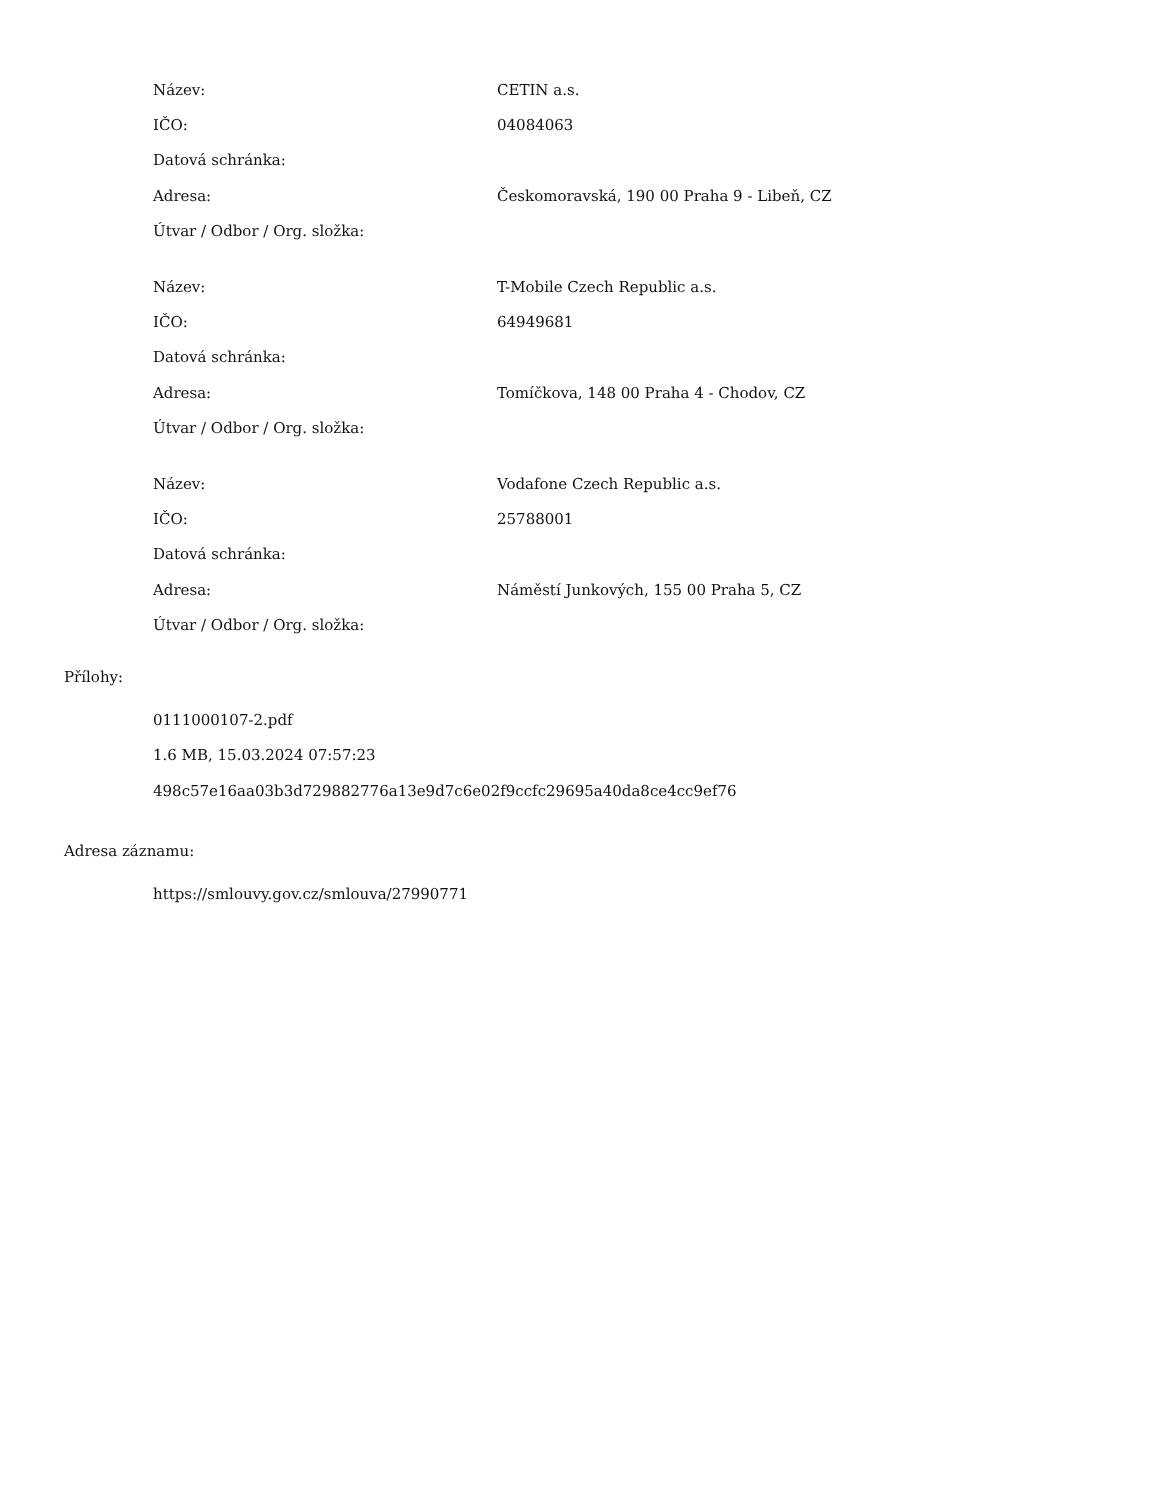| Název: | CETIN a.s. |
| IČO: | 04084063 |
| Datová schránka: | |
| Adresa: | Českomoravská, 190 00 Praha 9 - Libeň, CZ |
| Útvar / Odbor / Org. složka: | |
| Název: | T-Mobile Czech Republic a.s. |
| IČO: | 64949681 |
| Datová schránka: | |
| Adresa: | Tomíčkova, 148 00 Praha 4 - Chodov, CZ |
| Útvar / Odbor / Org. složka: | |
| Název: | Vodafone Czech Republic a.s. |
| IČO: | 25788001 |
| Datová schránka: | |
| Adresa: | Náměstí Junkových, 155 00 Praha 5, CZ |
| Útvar / Odbor / Org. složka: | |
Přílohy:
0111000107-2.pdf
1.6 MB, 15.03.2024 07:57:23
498c57e16aa03b3d729882776a13e9d7c6e02f9ccfc29695a40da8ce4cc9ef76
Adresa záznamu:
https://smlouvy.gov.cz/smlouva/27990771